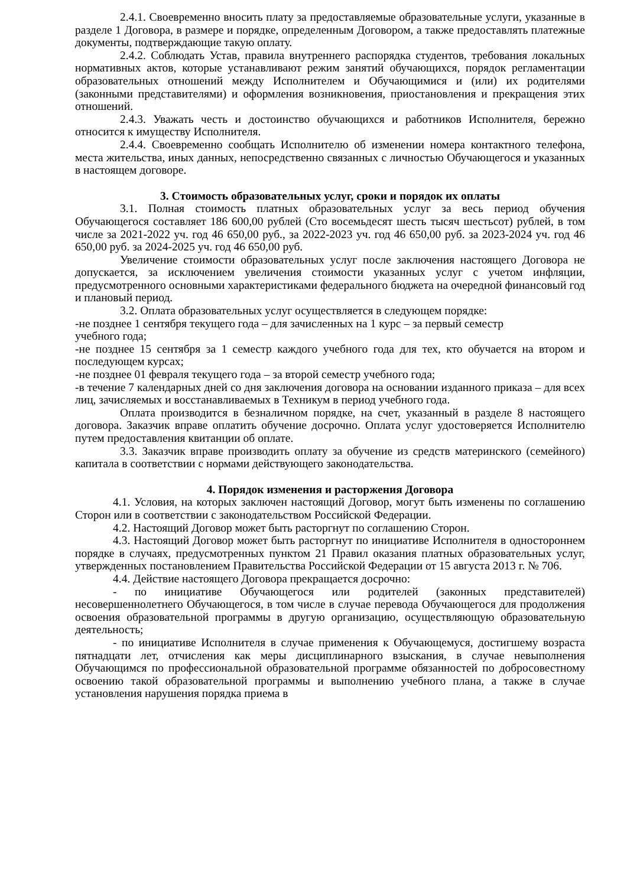2.4.1. Своевременно вносить плату за предоставляемые образовательные услуги, указанные в разделе 1 Договора, в размере и порядке, определенным Договором, а также предоставлять платежные документы, подтверждающие такую оплату.
2.4.2. Соблюдать Устав, правила внутреннего распорядка студентов, требования локальных нормативных актов, которые устанавливают режим занятий обучающихся, порядок регламентации образовательных отношений между Исполнителем и Обучающимися и (или) их родителями (законными представителями) и оформления возникновения, приостановления и прекращения этих отношений.
2.4.3. Уважать честь и достоинство обучающихся и работников Исполнителя, бережно относится к имуществу Исполнителя.
2.4.4. Своевременно сообщать Исполнителю об изменении номера контактного телефона, места жительства, иных данных, непосредственно связанных с личностью Обучающегося и указанных в настоящем договоре.
3. Стоимость образовательных услуг, сроки и порядок их оплаты
3.1. Полная стоимость платных образовательных услуг за весь период обучения Обучающегося составляет 186 600,00 рублей (Сто восемьдесят шесть тысяч шестьсот) рублей, в том числе за 2021-2022 уч. год 46 650,00 руб., за 2022-2023 уч. год 46 650,00 руб. за 2023-2024 уч. год 46 650,00 руб. за 2024-2025 уч. год 46 650,00 руб.
Увеличение стоимости образовательных услуг после заключения настоящего Договора не допускается, за исключением увеличения стоимости указанных услуг с учетом инфляции, предусмотренного основными характеристиками федерального бюджета на очередной финансовый год и плановый период.
3.2. Оплата образовательных услуг осуществляется в следующем порядке:
-не позднее 1 сентября текущего года – для зачисленных на 1 курс – за первый семестр
учебного года;
-не позднее 15 сентября за 1 семестр каждого учебного года для тех, кто обучается на втором и последующем курсах;
-не позднее 01 февраля текущего года – за второй семестр учебного года;
-в течение 7 календарных дней со дня заключения договора на основании изданного приказа – для всех лиц, зачисляемых и восстанавливаемых в Техникум в период учебного года.
Оплата производится в безналичном порядке, на счет, указанный в разделе 8 настоящего договора. Заказчик вправе оплатить обучение досрочно. Оплата услуг удостоверяется Исполнителю путем предоставления квитанции об оплате.
3.3. Заказчик вправе производить оплату за обучение из средств материнского (семейного) капитала в соответствии с нормами действующего законодательства.
4. Порядок изменения и расторжения Договора
4.1. Условия, на которых заключен настоящий Договор, могут быть изменены по соглашению Сторон или в соответствии с законодательством Российской Федерации.
4.2. Настоящий Договор может быть расторгнут по соглашению Сторон.
4.3. Настоящий Договор может быть расторгнут по инициативе Исполнителя в одностороннем порядке в случаях, предусмотренных пунктом 21 Правил оказания платных образовательных услуг, утвержденных постановлением Правительства Российской Федерации от 15 августа 2013 г. № 706.
4.4. Действие настоящего Договора прекращается досрочно:
- по инициативе Обучающегося или родителей (законных представителей) несовершеннолетнего Обучающегося, в том числе в случае перевода Обучающегося для продолжения освоения образовательной программы в другую организацию, осуществляющую образовательную деятельность;
- по инициативе Исполнителя в случае применения к Обучающемуся, достигшему возраста пятнадцати лет, отчисления как меры дисциплинарного взыскания, в случае невыполнения Обучающимся по профессиональной образовательной программе обязанностей по добросовестному освоению такой образовательной программы и выполнению учебного плана, а также в случае установления нарушения порядка приема в